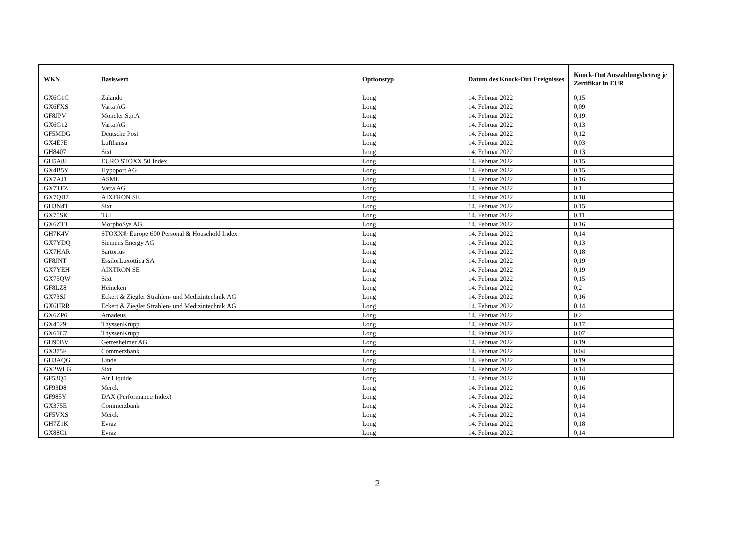| WKN | Basiswert | Optionstyp | Datum des Knock-Out Ereignisses | Knock-Out Auszahlungsbetrag je Zertifikat in EUR |
| --- | --- | --- | --- | --- |
| GX6G1C | Zalando | Long | 14. Februar 2022 | 0,15 |
| GX6FXS | Varta AG | Long | 14. Februar 2022 | 0,09 |
| GF8JPV | Moncler S.p.A | Long | 14. Februar 2022 | 0,19 |
| GX6G12 | Varta AG | Long | 14. Februar 2022 | 0,13 |
| GF5MDG | Deutsche Post | Long | 14. Februar 2022 | 0,12 |
| GX4E7E | Lufthansa | Long | 14. Februar 2022 | 0,03 |
| GH8407 | Sixt | Long | 14. Februar 2022 | 0,13 |
| GH5A8J | EURO STOXX 50 Index | Long | 14. Februar 2022 | 0,15 |
| GX4B5Y | Hypoport AG | Long | 14. Februar 2022 | 0,15 |
| GX7AJ1 | ASML | Long | 14. Februar 2022 | 0,16 |
| GX7TFZ | Varta AG | Long | 14. Februar 2022 | 0,1 |
| GX7QB7 | AIXTRON SE | Long | 14. Februar 2022 | 0,18 |
| GH3N4T | Sixt | Long | 14. Februar 2022 | 0,15 |
| GX75SK | TUI | Long | 14. Februar 2022 | 0,11 |
| GX6ZTT | MorphoSys AG | Long | 14. Februar 2022 | 0,16 |
| GH7K4V | STOXX® Europe 600 Personal & Household Index | Long | 14. Februar 2022 | 0,14 |
| GX7YDQ | Siemens Energy AG | Long | 14. Februar 2022 | 0,13 |
| GX7HAR | Sartorius | Long | 14. Februar 2022 | 0,18 |
| GF8JNT | EssilorLuxottica SA | Long | 14. Februar 2022 | 0,19 |
| GX7YEH | AIXTRON SE | Long | 14. Februar 2022 | 0,19 |
| GX75QW | Sixt | Long | 14. Februar 2022 | 0,15 |
| GF8LZ8 | Heineken | Long | 14. Februar 2022 | 0,2 |
| GX73SJ | Eckert & Ziegler Strahlen- und Medizintechnik AG | Long | 14. Februar 2022 | 0,16 |
| GX6HRR | Eckert & Ziegler Strahlen- und Medizintechnik AG | Long | 14. Februar 2022 | 0,14 |
| GX6ZP6 | Amadeus | Long | 14. Februar 2022 | 0,2 |
| GX4529 | ThyssenKrupp | Long | 14. Februar 2022 | 0,17 |
| GX61C7 | ThyssenKrupp | Long | 14. Februar 2022 | 0,07 |
| GH90BV | Gerresheimer AG | Long | 14. Februar 2022 | 0,19 |
| GX375F | Commerzbank | Long | 14. Februar 2022 | 0,04 |
| GH3AQG | Linde | Long | 14. Februar 2022 | 0,19 |
| GX2WLG | Sixt | Long | 14. Februar 2022 | 0,14 |
| GF53Q5 | Air Liquide | Long | 14. Februar 2022 | 0,18 |
| GF93D8 | Merck | Long | 14. Februar 2022 | 0,16 |
| GF985Y | DAX (Performance Index) | Long | 14. Februar 2022 | 0,14 |
| GX375E | Commerzbank | Long | 14. Februar 2022 | 0,14 |
| GF5VXS | Merck | Long | 14. Februar 2022 | 0,14 |
| GH7Z1K | Evraz | Long | 14. Februar 2022 | 0,18 |
| GX88C1 | Evraz | Long | 14. Februar 2022 | 0,14 |
2